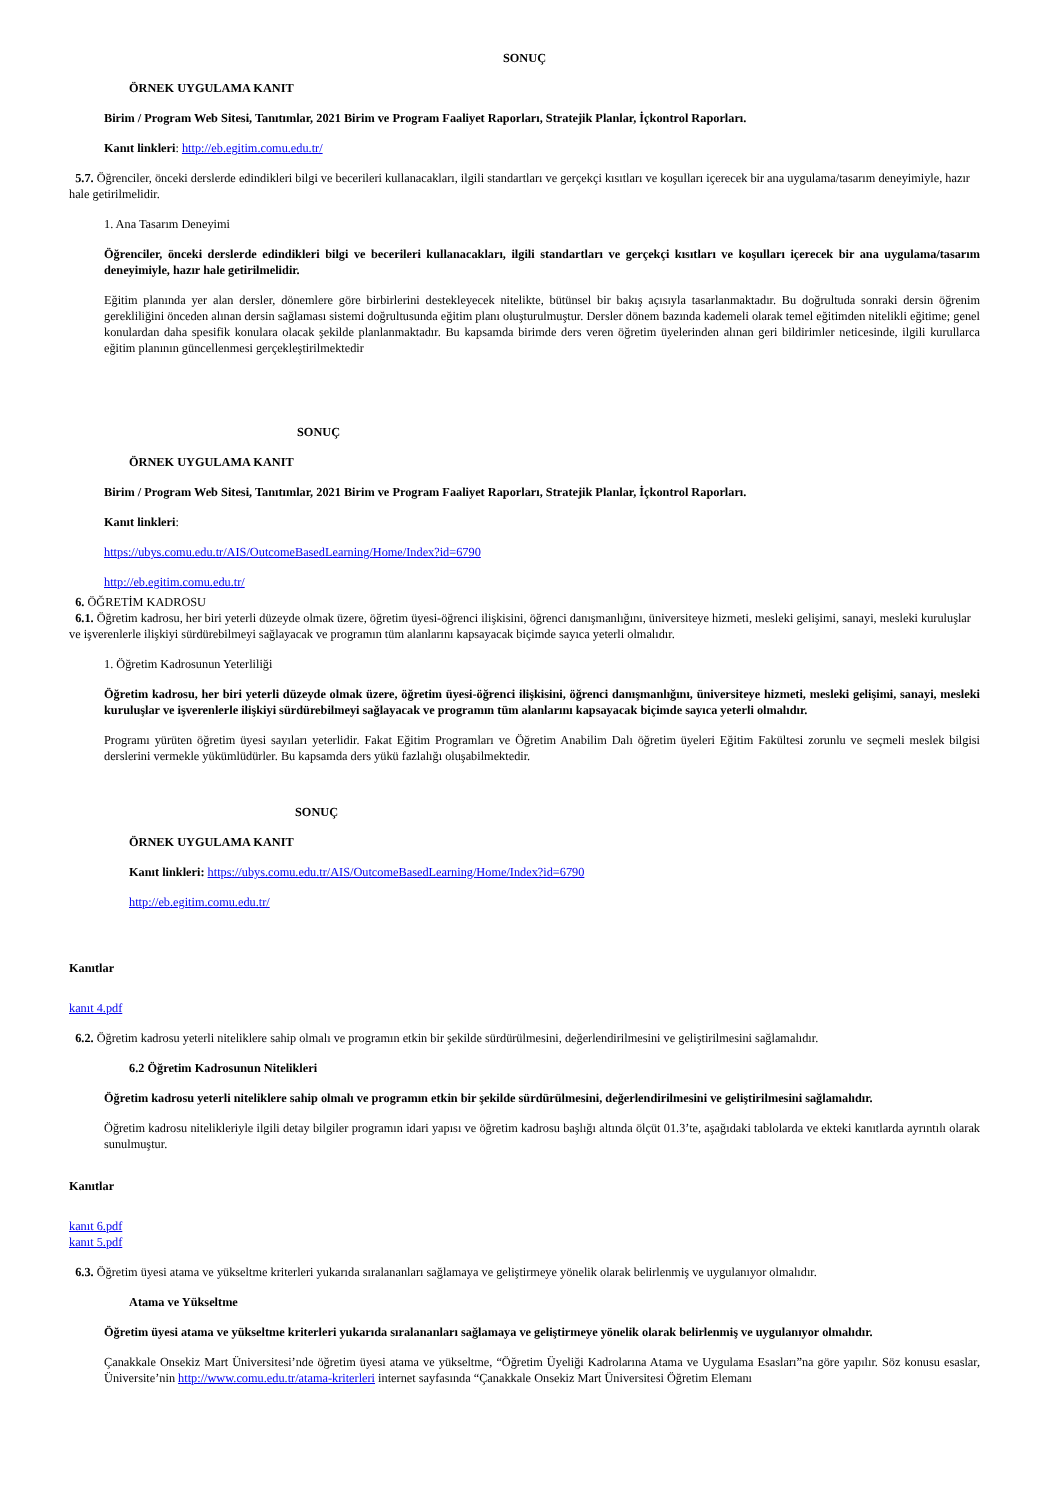SONUÇ
ÖRNEK UYGULAMA KANIT
Birim / Program Web Sitesi, Tanıtımlar, 2021 Birim ve Program Faaliyet Raporları, Stratejik Planlar, İçkontrol Raporları.
Kanıt linkleri: http://eb.egitim.comu.edu.tr/
5.7. Öğrenciler, önceki derslerde edindikleri bilgi ve becerileri kullanacakları, ilgili standartları ve gerçekçi kısıtları ve koşulları içerecek bir ana uygulama/tasarım deneyimiyle, hazır hale getirilmelidir.
1. Ana Tasarım Deneyimi
Öğrenciler, önceki derslerde edindikleri bilgi ve becerileri kullanacakları, ilgili standartları ve gerçekçi kısıtları ve koşulları içerecek bir ana uygulama/tasarım deneyimiyle, hazır hale getirilmelidir.
Eğitim planında yer alan dersler, dönemlere göre birbirlerini destekleyecek nitelikte, bütünsel bir bakış açısıyla tasarlanmaktadır. Bu doğrultuda sonraki dersin öğrenim gerekliliğini önceden alınan dersin sağlaması sistemi doğrultusunda eğitim planı oluşturulmuştur. Dersler dönem bazında kademeli olarak temel eğitimden nitelikli eğitime; genel konulardan daha spesifik konulara olacak şekilde planlanmaktadır. Bu kapsamda birimde ders veren öğretim üyelerinden alınan geri bildirimler neticesinde, ilgili kurullarca eğitim planının güncellenmesi gerçekleştirilmektedir
SONUÇ
ÖRNEK UYGULAMA KANIT
Birim / Program Web Sitesi, Tanıtımlar, 2021 Birim ve Program Faaliyet Raporları, Stratejik Planlar, İçkontrol Raporları.
Kanıt linkleri:
https://ubys.comu.edu.tr/AIS/OutcomeBasedLearning/Home/Index?id=6790
http://eb.egitim.comu.edu.tr/
6. ÖĞRETİM KADROSU
6.1. Öğretim kadrosu, her biri yeterli düzeyde olmak üzere, öğretim üyesi-öğrenci ilişkisini, öğrenci danışmanlığını, üniversiteye hizmeti, mesleki gelişimi, sanayi, mesleki kuruluşlar ve işverenlerle ilişkiyi sürdürebilmeyi sağlayacak ve programın tüm alanlarını kapsayacak biçimde sayıca yeterli olmalıdır.
1. Öğretim Kadrosunun Yeterliliği
Öğretim kadrosu, her biri yeterli düzeyde olmak üzere, öğretim üyesi-öğrenci ilişkisini, öğrenci danışmanlığını, üniversiteye hizmeti, mesleki gelişimi, sanayi, mesleki kuruluşlar ve işverenlerle ilişkiyi sürdürebilmeyi sağlayacak ve programın tüm alanlarını kapsayacak biçimde sayıca yeterli olmalıdır.
Programı yürüten öğretim üyesi sayıları yeterlidir. Fakat Eğitim Programları ve Öğretim Anabilim Dalı öğretim üyeleri Eğitim Fakültesi zorunlu ve seçmeli meslek bilgisi derslerini vermekle yükümlüdürler. Bu kapsamda ders yükü fazlalığı oluşabilmektedir.
SONUÇ
ÖRNEK UYGULAMA KANIT
Kanıt linkleri: https://ubys.comu.edu.tr/AIS/OutcomeBasedLearning/Home/Index?id=6790
http://eb.egitim.comu.edu.tr/
Kanıtlar
kanıt 4.pdf
6.2. Öğretim kadrosu yeterli niteliklere sahip olmalı ve programın etkin bir şekilde sürdürülmesini, değerlendirilmesini ve geliştirilmesini sağlamalıdır.
6.2 Öğretim Kadrosunun Nitelikleri
Öğretim kadrosu yeterli niteliklere sahip olmalı ve programın etkin bir şekilde sürdürülmesini, değerlendirilmesini ve geliştirilmesini sağlamalıdır.
Öğretim kadrosu nitelikleriyle ilgili detay bilgiler programın idari yapısı ve öğretim kadrosu başlığı altında ölçüt 01.3’te, aşağıdaki tablolarda ve ekteki kanıtlarda ayrıntılı olarak sunulmuştur.
Kanıtlar
kanıt 6.pdf
kanıt 5.pdf
6.3. Öğretim üyesi atama ve yükseltme kriterleri yukarıda sıralananları sağlamaya ve geliştirmeye yönelik olarak belirlenmiş ve uygulanıyor olmalıdır.
Atama ve Yükseltme
Öğretim üyesi atama ve yükseltme kriterleri yukarıda sıralananları sağlamaya ve geliştirmeye yönelik olarak belirlenmiş ve uygulanıyor olmalıdır.
Çanakkale Onsekiz Mart Üniversitesi’nde öğretim üyesi atama ve yükseltme, “Öğretim Üyeliği Kadrolarına Atama ve Uygulama Esasları”na göre yapılır. Söz konusu esaslar, Üniversite’nin http://www.comu.edu.tr/atama-kriterleri internet sayfasında “Çanakkale Onsekiz Mart Üniversitesi Öğretim Elemanı